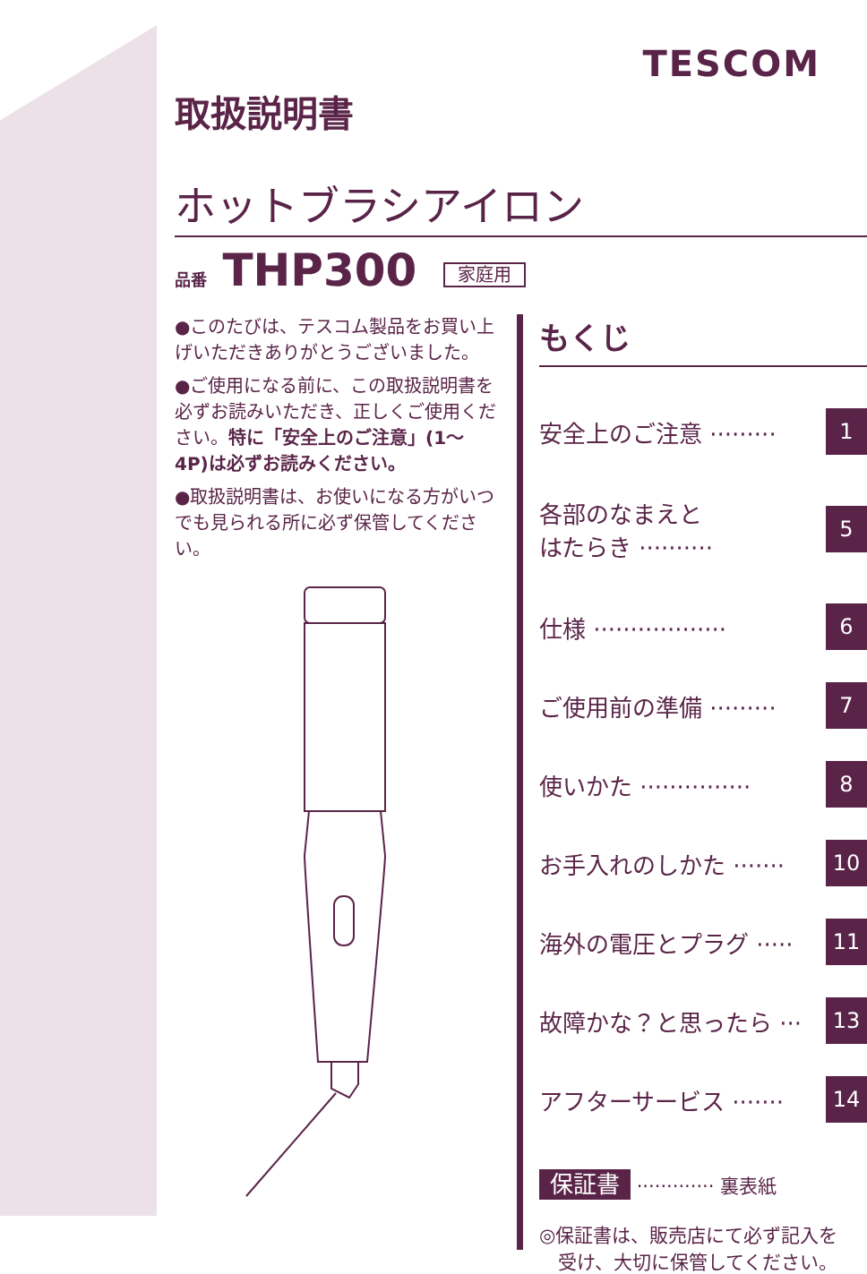TESCOM
取扱説明書
ホットブラシアイロン
品番 THP300 家庭用
●このたびは、テスコム製品をお買い上げいただきありがとうございました。
●ご使用になる前に、この取扱説明書を必ずお読みいただき、正しくご使用ください。特に「安全上のご注意」(1〜4P)は必ずお読みください。
●取扱説明書は、お使いになる方がいつでも見られる所に必ず保管してください。
もくじ
安全上のご注意 ········· 1
各部のなまえと
はたらき ·········· 5
仕様 ·················· 6
ご使用前の準備 ········· 7
使いかた ··············· 8
お手入れのしかた ······· 10
海外の電圧とプラグ ····· 11
故障かな？と思ったら ··· 13
アフターサービス ······· 14
保証書 ············· 裏表紙
◎保証書は、販売店にて必ず記入を
　受け、大切に保管してください。